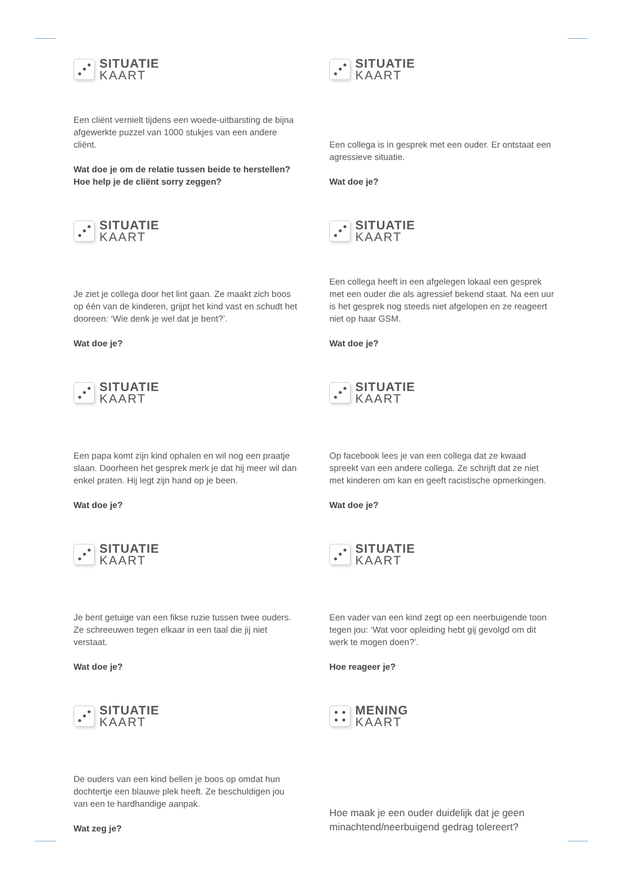SITUATIE
KAART
Een cliënt vernielt tijdens een woede-uitbarsting de bijna afgewerkte puzzel van 1000 stukjes van een andere cliënt.
Wat doe je om de relatie tussen beide te herstellen? Hoe help je de cliënt sorry zeggen?
SITUATIE
KAART
Een collega is in gesprek met een ouder. Er ontstaat een agressieve situatie.
Wat doe je?
SITUATIE
KAART
Je ziet je collega door het lint gaan. Ze maakt zich boos op één van de kinderen, grijpt het kind vast en schudt het dooreen: ‘Wie denk je wel dat je bent?’.
Wat doe je?
SITUATIE
KAART
Een collega heeft in een afgelegen lokaal een gesprek met een ouder die als agressief bekend staat. Na een uur is het gesprek nog steeds niet afgelopen en ze reageert niet op haar GSM.
Wat doe je?
SITUATIE
KAART
Een papa komt zijn kind ophalen en wil nog een praatje slaan. Doorheen het gesprek merk je dat hij meer wil dan enkel praten. Hij legt zijn hand op je been.
Wat doe je?
SITUATIE
KAART
Op facebook lees je van een collega dat ze kwaad spreekt van een andere collega. Ze schrijft dat ze niet met kinderen om kan en geeft racistische opmerkingen.
Wat doe je?
SITUATIE
KAART
Je bent getuige van een fikse ruzie tussen twee ouders. Ze schreeuwen tegen elkaar in een taal die jij niet verstaat.
Wat doe je?
SITUATIE
KAART
Een vader van een kind zegt op een neerbuigende toon tegen jou: ‘Wat voor opleiding hebt gij gevolgd om dit werk te mogen doen?’.
Hoe reageer je?
SITUATIE
KAART
De ouders van een kind bellen je boos op omdat hun dochtertje een blauwe plek heeft. Ze beschuldigen jou van een te hardhandige aanpak.
Wat zeg je?
MENING
KAART
Hoe maak je een ouder duidelijk dat je geen minachtend/neerbuigend gedrag tolereert?